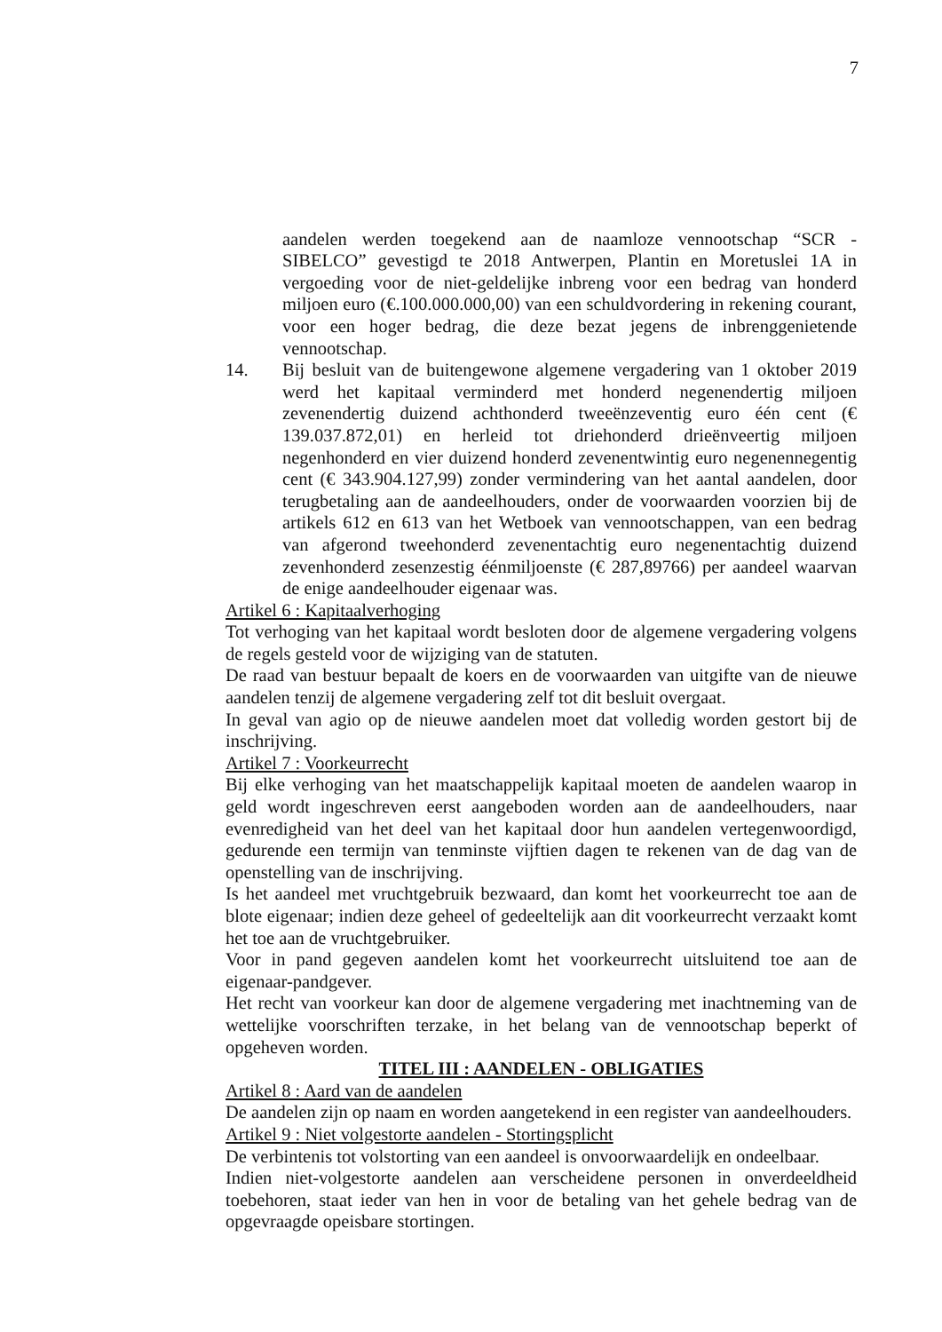7
aandelen werden toegekend aan de naamloze vennootschap “SCR - SIBELCO” gevestigd te 2018 Antwerpen, Plantin en Moretuslei 1A in vergoeding voor de niet-geldelijke inbreng voor een bedrag van honderd miljoen euro (€.100.000.000,00) van een schuldvordering in rekening courant, voor een hoger bedrag, die deze bezat jegens de inbrenggenietende vennootschap.
14. Bij besluit van de buitengewone algemene vergadering van 1 oktober 2019 werd het kapitaal verminderd met honderd negenendertig miljoen zevenendertig duizend achthonderd tweeënzeventig euro één cent (€ 139.037.872,01) en herleid tot driehonderd drieënveertig miljoen negenhonderd en vier duizend honderd zevenentwintig euro negenennegentig cent (€ 343.904.127,99) zonder vermindering van het aantal aandelen, door terugbetaling aan de aandeelhouders, onder de voorwaarden voorzien bij de artikels 612 en 613 van het Wetboek van vennootschappen, van een bedrag van afgerond tweehonderd zevenentachtig euro negenentachtig duizend zevenhonderd zesenzestig éénmiljoenste (€ 287,89766) per aandeel waarvan de enige aandeelhouder eigenaar was.
Artikel 6 : Kapitaalverhoging
Tot verhoging van het kapitaal wordt besloten door de algemene vergadering volgens de regels gesteld voor de wijziging van de statuten.
De raad van bestuur bepaalt de koers en de voorwaarden van uitgifte van de nieuwe aandelen tenzij de algemene vergadering zelf tot dit besluit overgaat.
In geval van agio op de nieuwe aandelen moet dat volledig worden gestort bij de inschrijving.
Artikel 7 : Voorkeurrecht
Bij elke verhoging van het maatschappelijk kapitaal moeten de aandelen waarop in geld wordt ingeschreven eerst aangeboden worden aan de aandeelhouders, naar evenredigheid van het deel van het kapitaal door hun aandelen vertegenwoordigd, gedurende een termijn van tenminste vijftien dagen te rekenen van de dag van de openstelling van de inschrijving.
Is het aandeel met vruchtgebruik bezwaard, dan komt het voorkeurrecht toe aan de blote eigenaar; indien deze geheel of gedeeltelijk aan dit voorkeurrecht verzaakt komt het toe aan de vruchtgebruiker.
Voor in pand gegeven aandelen komt het voorkeurrecht uitsluitend toe aan de eigenaar-pandgever.
Het recht van voorkeur kan door de algemene vergadering met inachtneming van de wettelijke voorschriften terzake, in het belang van de vennootschap beperkt of opgeheven worden.
TITEL III : AANDELEN - OBLIGATIES
Artikel 8 : Aard van de aandelen
De aandelen zijn op naam en worden aangetekend in een register van aandeelhouders.
Artikel 9 : Niet volgestorte aandelen - Stortingsplicht
De verbintenis tot volstorting van een aandeel is onvoorwaardelijk en ondeelbaar.
Indien niet-volgestorte aandelen aan verscheidene personen in onverdeeldheid toebehoren, staat ieder van hen in voor de betaling van het gehele bedrag van de opgevraagde opeisbare stortingen.